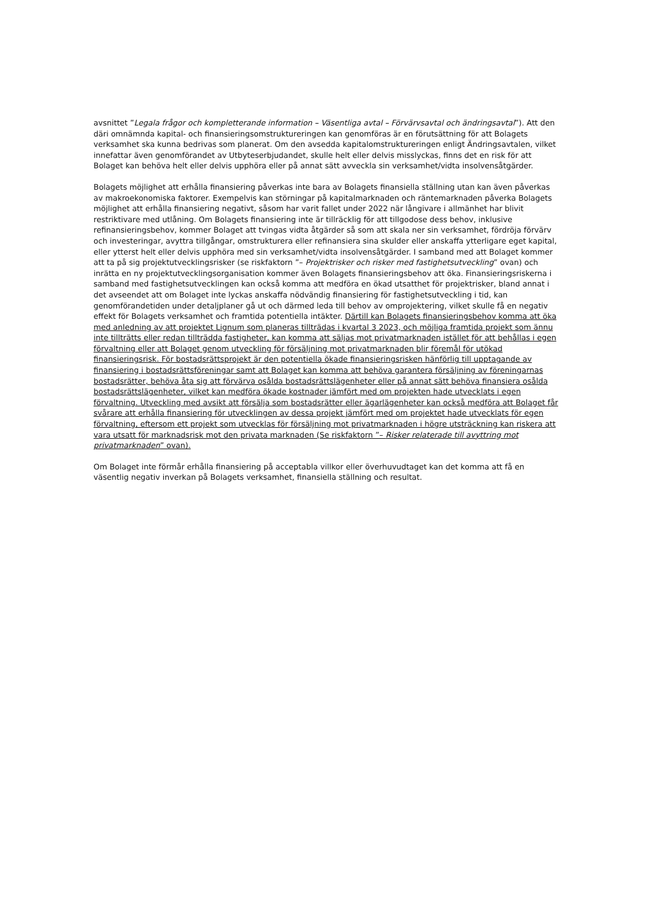avsnittet ”Legala frågor och kompletterande information – Väsentliga avtal – Förvärvsavtal och ändringsavtal”). Att den däri omnämnda kapital- och finansieringsomstruktureringen kan genomföras är en förutsättning för att Bolagets verksamhet ska kunna bedrivas som planerat. Om den avsedda kapitalomstruktureringen enligt Ändringsavtalen, vilket innefattar även genomförandet av Utbyteserbjudandet, skulle helt eller delvis misslyckas, finns det en risk för att Bolaget kan behöva helt eller delvis upphöra eller på annat sätt avveckla sin verksamhet/vidta insolvensåtgärder.
Bolagets möjlighet att erhålla finansiering påverkas inte bara av Bolagets finansiella ställning utan kan även påverkas av makroekonomiska faktorer. Exempelvis kan störningar på kapitalmarknaden och räntemarknaden påverka Bolagets möjlighet att erhålla finansiering negativt, såsom har varit fallet under 2022 när långivare i allmänhet har blivit restriktivare med utlåning. Om Bolagets finansiering inte är tillräcklig för att tillgodose dess behov, inklusive refinansieringsbehov, kommer Bolaget att tvingas vidta åtgärder så som att skala ner sin verksamhet, fördröja förvärv och investeringar, avyttra tillgångar, omstrukturera eller refinansiera sina skulder eller anskaffa ytterligare eget kapital, eller ytterst helt eller delvis upphöra med sin verksamhet/vidta insolvensåtgärder. I samband med att Bolaget kommer att ta på sig projektutvecklingsrisker (se riskfaktorn ”– Projektrisker och risker med fastighetsutveckling” ovan) och inrätta en ny projektutvecklingsorganisation kommer även Bolagets finansieringsbehov att öka. Finansieringsriskerna i samband med fastighetsutvecklingen kan också komma att medföra en ökad utsatthet för projektrisker, bland annat i det avseendet att om Bolaget inte lyckas anskaffa nödvändig finansiering för fastighetsutveckling i tid, kan genomförandetiden under detaljplaner gå ut och därmed leda till behov av omprojektering, vilket skulle få en negativ effekt för Bolagets verksamhet och framtida potentiella intäkter. Därtill kan Bolagets finansieringsbehov komma att öka med anledning av att projektet Lignum som planeras tillträdas i kvartal 3 2023, och möjliga framtida projekt som ännu inte tillträtts eller redan tillträdda fastigheter, kan komma att säljas mot privatmarknaden istället för att behållas i egen förvaltning eller att Bolaget genom utveckling för försäljning mot privatmarknaden blir föremål för utökad finansieringsrisk. För bostadsrättsprojekt är den potentiella ökade finansieringsrisken hänförlig till upptagande av finansiering i bostadsrättsföreningar samt att Bolaget kan komma att behöva garantera försäljning av föreningarnas bostadsrätter, behöva åta sig att förvärva osålda bostadsrättslägenheter eller på annat sätt behöva finansiera osålda bostadsrättslägenheter, vilket kan medföra ökade kostnader jämfört med om projekten hade utvecklats i egen förvaltning. Utveckling med avsikt att försälja som bostadsrätter eller ägarlägenheter kan också medföra att Bolaget får svårare att erhålla finansiering för utvecklingen av dessa projekt jämfört med om projektet hade utvecklats för egen förvaltning, eftersom ett projekt som utvecklas för försäljning mot privatmarknaden i högre utsträckning kan riskera att vara utsatt för marknadsrisk mot den privata marknaden (Se riskfaktorn ”– Risker relaterade till avyttring mot privatmarknaden” ovan).
Om Bolaget inte förmår erhålla finansiering på acceptabla villkor eller överhuvudtaget kan det komma att få en väsentlig negativ inverkan på Bolagets verksamhet, finansiella ställning och resultat.